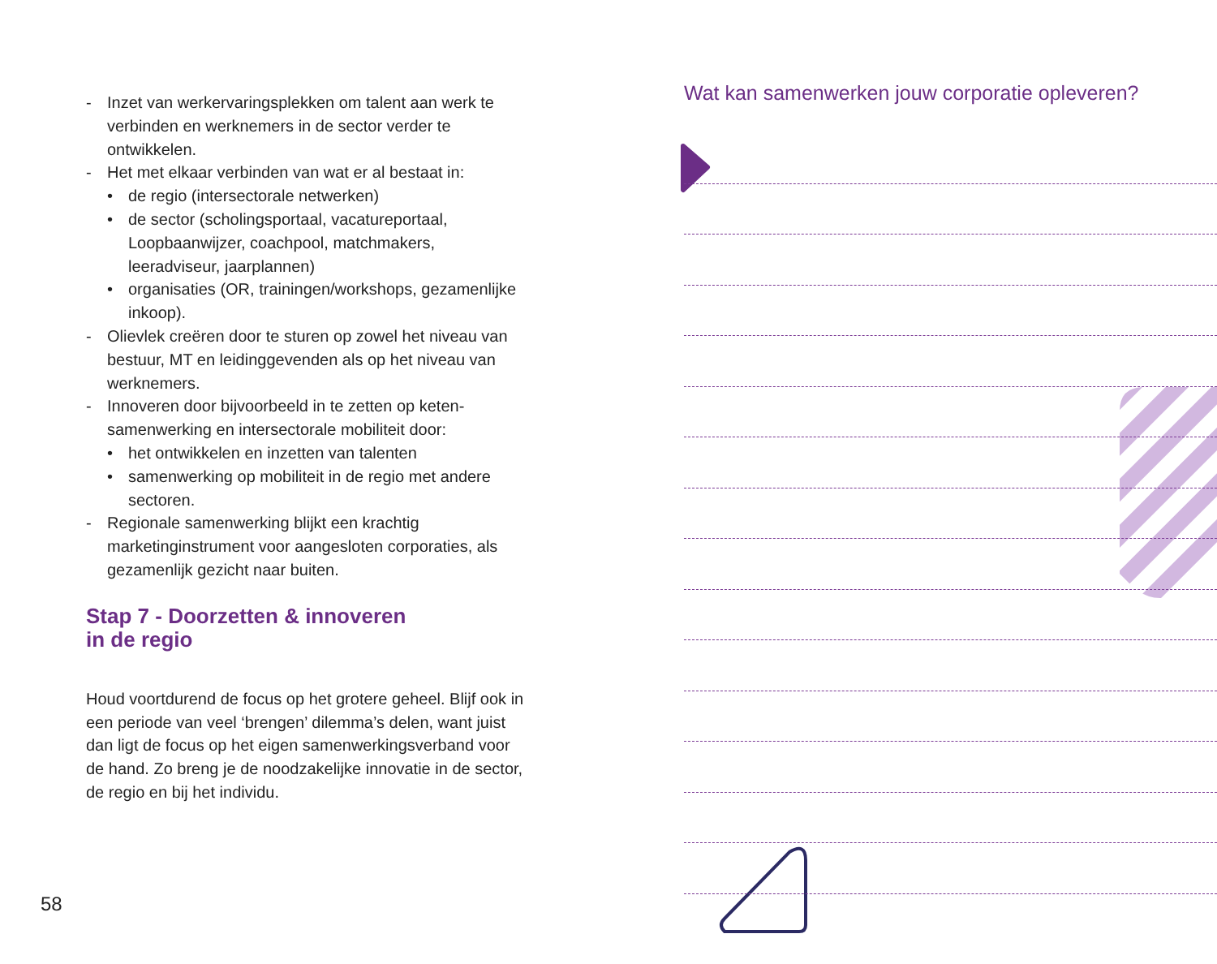- Inzet van werkervaringsplekken om talent aan werk te verbinden en werknemers in de sector verder te ontwikkelen.
- Het met elkaar verbinden van wat er al bestaat in:
• de regio (intersectorale netwerken)
• de sector (scholingsportaal, vacatureportaal, Loopbaanwijzer, coachpool, matchmakers, leeradviseur, jaarplannen)
• organisaties (OR, trainingen/workshops, gezamenlijke inkoop).
- Olievlek creëren door te sturen op zowel het niveau van bestuur, MT en leidinggevenden als op het niveau van werknemers.
- Innoveren door bijvoorbeeld in te zetten op keten-samenwerking en intersectorale mobiliteit door:
• het ontwikkelen en inzetten van talenten
• samenwerking op mobiliteit in de regio met andere sectoren.
- Regionale samenwerking blijkt een krachtig marketinginstrument voor aangesloten corporaties, als gezamenlijk gezicht naar buiten.
Stap 7 - Doorzetten & innoveren
in de regio
Houd voortdurend de focus op het grotere geheel. Blijf ook in een periode van veel ‘brengen’ dilemma’s delen, want juist dan ligt de focus op het eigen samenwerkingsverband voor de hand. Zo breng je de noodzakelijke innovatie in de sector, de regio en bij het individu.
58
Wat kan samenwerken jouw corporatie opleveren?